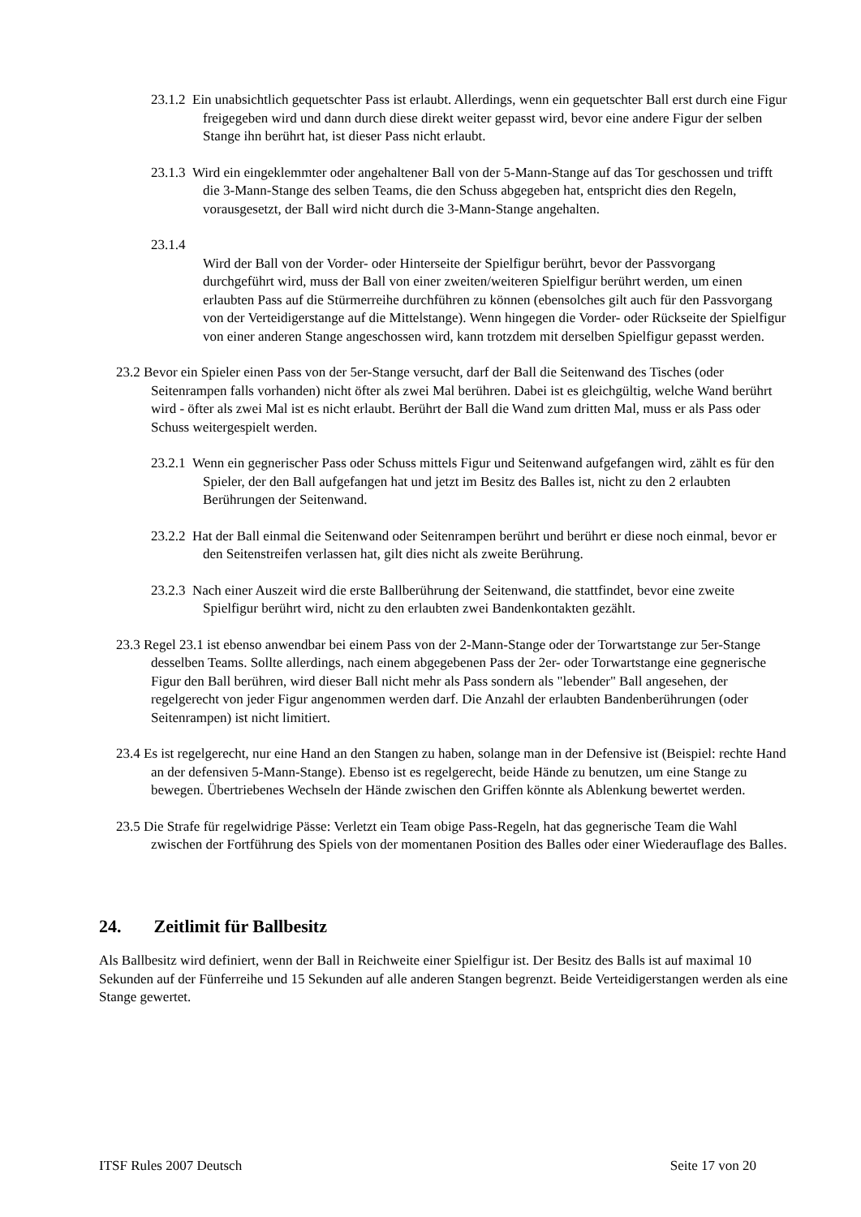23.1.2 Ein unabsichtlich gequetschter Pass ist erlaubt. Allerdings, wenn ein gequetschter Ball erst durch eine Figur freigegeben wird und dann durch diese direkt weiter gepasst wird, bevor eine andere Figur der selben Stange ihn berührt hat, ist dieser Pass nicht erlaubt.
23.1.3 Wird ein eingeklemmter oder angehaltener Ball von der 5-Mann-Stange auf das Tor geschossen und trifft die 3-Mann-Stange des selben Teams, die den Schuss abgegeben hat, entspricht dies den Regeln, vorausgesetzt, der Ball wird nicht durch die 3-Mann-Stange angehalten.
23.1.4
Wird der Ball von der Vorder- oder Hinterseite der Spielfigur berührt, bevor der Passvorgang durchgeführt wird, muss der Ball von einer zweiten/weiteren Spielfigur berührt werden, um einen erlaubten Pass auf die Stürmerreihe durchführen zu können (ebensolches gilt auch für den Passvorgang von der Verteidigerstange auf die Mittelstange). Wenn hingegen die Vorder- oder Rückseite der Spielfigur von einer anderen Stange angeschossen wird, kann trotzdem mit derselben Spielfigur gepasst werden.
23.2 Bevor ein Spieler einen Pass von der 5er-Stange versucht, darf der Ball die Seitenwand des Tisches (oder Seitenrampen falls vorhanden) nicht öfter als zwei Mal berühren. Dabei ist es gleichgültig, welche Wand berührt wird - öfter als zwei Mal ist es nicht erlaubt. Berührt der Ball die Wand zum dritten Mal, muss er als Pass oder Schuss weitergespielt werden.
23.2.1 Wenn ein gegnerischer Pass oder Schuss mittels Figur und Seitenwand aufgefangen wird, zählt es für den Spieler, der den Ball aufgefangen hat und jetzt im Besitz des Balles ist, nicht zu den 2 erlaubten Berührungen der Seitenwand.
23.2.2 Hat der Ball einmal die Seitenwand oder Seitenrampen berührt und berührt er diese noch einmal, bevor er den Seitenstreifen verlassen hat, gilt dies nicht als zweite Berührung.
23.2.3 Nach einer Auszeit wird die erste Ballberührung der Seitenwand, die stattfindet, bevor eine zweite Spielfigur berührt wird, nicht zu den erlaubten zwei Bandenkontakten gezählt.
23.3 Regel 23.1 ist ebenso anwendbar bei einem Pass von der 2-Mann-Stange oder der Torwartstange zur 5er-Stange desselben Teams. Sollte allerdings, nach einem abgegebenen Pass der 2er- oder Torwartstange eine gegnerische Figur den Ball berühren, wird dieser Ball nicht mehr als Pass sondern als "lebender" Ball angesehen, der regelgerecht von jeder Figur angenommen werden darf. Die Anzahl der erlaubten Bandenberührungen (oder Seitenrampen) ist nicht limitiert.
23.4 Es ist regelgerecht, nur eine Hand an den Stangen zu haben, solange man in der Defensive ist (Beispiel: rechte Hand an der defensiven 5-Mann-Stange). Ebenso ist es regelgerecht, beide Hände zu benutzen, um eine Stange zu bewegen. Übertriebenes Wechseln der Hände zwischen den Griffen könnte als Ablenkung bewertet werden.
23.5 Die Strafe für regelwidrige Pässe: Verletzt ein Team obige Pass-Regeln, hat das gegnerische Team die Wahl zwischen der Fortführung des Spiels von der momentanen Position des Balles oder einer Wiederauflage des Balles.
24. Zeitlimit für Ballbesitz
Als Ballbesitz wird definiert, wenn der Ball in Reichweite einer Spielfigur ist. Der Besitz des Balls ist auf maximal 10 Sekunden auf der Fünferreihe und 15 Sekunden auf alle anderen Stangen begrenzt. Beide Verteidigerstangen werden als eine Stange gewertet.
ITSF Rules 2007 Deutsch Seite 17 von 20